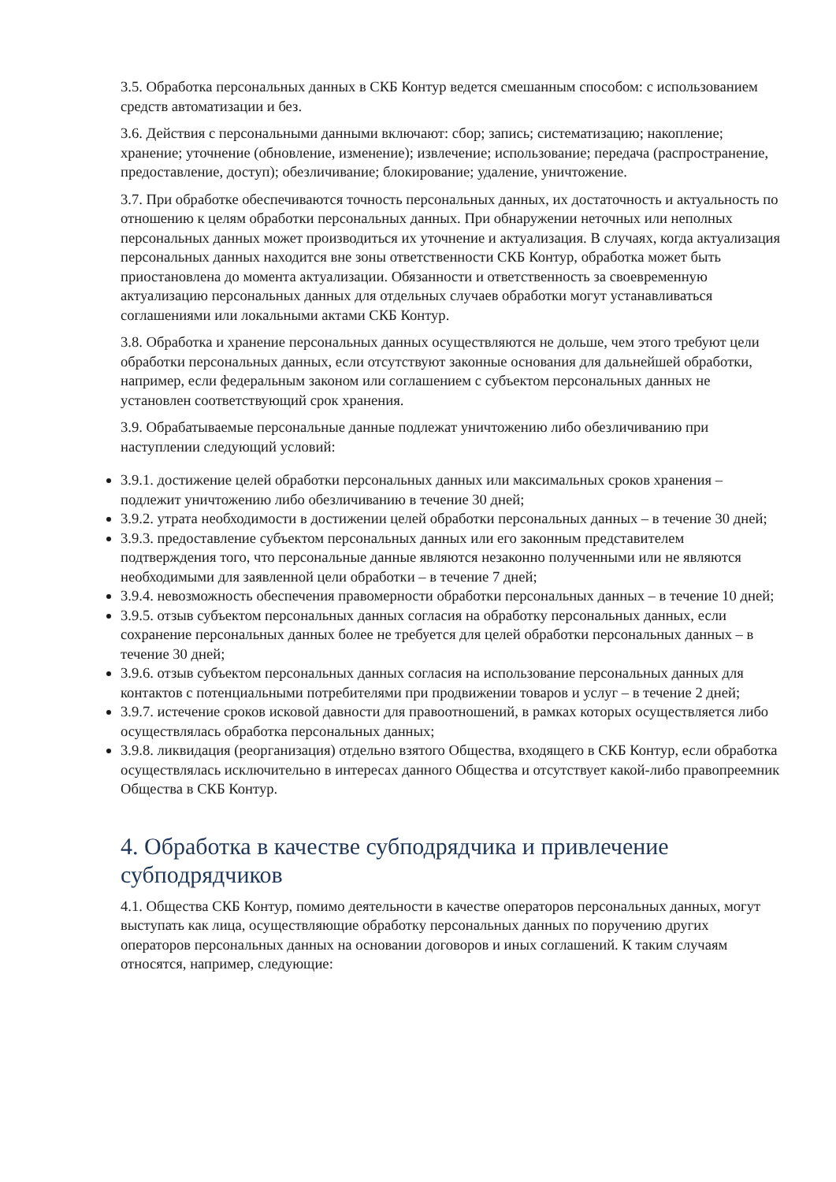3.5. Обработка персональных данных в СКБ Контур ведется смешанным способом: с использованием средств автоматизации и без.
3.6. Действия с персональными данными включают: сбор; запись; систематизацию; накопление; хранение; уточнение (обновление, изменение); извлечение; использование; передача (распространение, предоставление, доступ); обезличивание; блокирование; удаление, уничтожение.
3.7. При обработке обеспечиваются точность персональных данных, их достаточность и актуальность по отношению к целям обработки персональных данных. При обнаружении неточных или неполных персональных данных может производиться их уточнение и актуализация. В случаях, когда актуализация персональных данных находится вне зоны ответственности СКБ Контур, обработка может быть приостановлена до момента актуализации. Обязанности и ответственность за своевременную актуализацию персональных данных для отдельных случаев обработки могут устанавливаться соглашениями или локальными актами СКБ Контур.
3.8. Обработка и хранение персональных данных осуществляются не дольше, чем этого требуют цели обработки персональных данных, если отсутствуют законные основания для дальнейшей обработки, например, если федеральным законом или соглашением с субъектом персональных данных не установлен соответствующий срок хранения.
3.9. Обрабатываемые персональные данные подлежат уничтожению либо обезличиванию при наступлении следующий условий:
3.9.1. достижение целей обработки персональных данных или максимальных сроков хранения – подлежит уничтожению либо обезличиванию в течение 30 дней;
3.9.2. утрата необходимости в достижении целей обработки персональных данных – в течение 30 дней;
3.9.3. предоставление субъектом персональных данных или его законным представителем подтверждения того, что персональные данные являются незаконно полученными или не являются необходимыми для заявленной цели обработки – в течение 7 дней;
3.9.4. невозможность обеспечения правомерности обработки персональных данных – в течение 10 дней;
3.9.5. отзыв субъектом персональных данных согласия на обработку персональных данных, если сохранение персональных данных более не требуется для целей обработки персональных данных – в течение 30 дней;
3.9.6. отзыв субъектом персональных данных согласия на использование персональных данных для контактов с потенциальными потребителями при продвижении товаров и услуг – в течение 2 дней;
3.9.7. истечение сроков исковой давности для правоотношений, в рамках которых осуществляется либо осуществлялась обработка персональных данных;
3.9.8. ликвидация (реорганизация) отдельно взятого Общества, входящего в СКБ Контур, если обработка осуществлялась исключительно в интересах данного Общества и отсутствует какой-либо правопреемник Общества в СКБ Контур.
4. Обработка в качестве субподрядчика и привлечение субподрядчиков
4.1. Общества СКБ Контур, помимо деятельности в качестве операторов персональных данных, могут выступать как лица, осуществляющие обработку персональных данных по поручению других операторов персональных данных на основании договоров и иных соглашений. К таким случаям относятся, например, следующие: